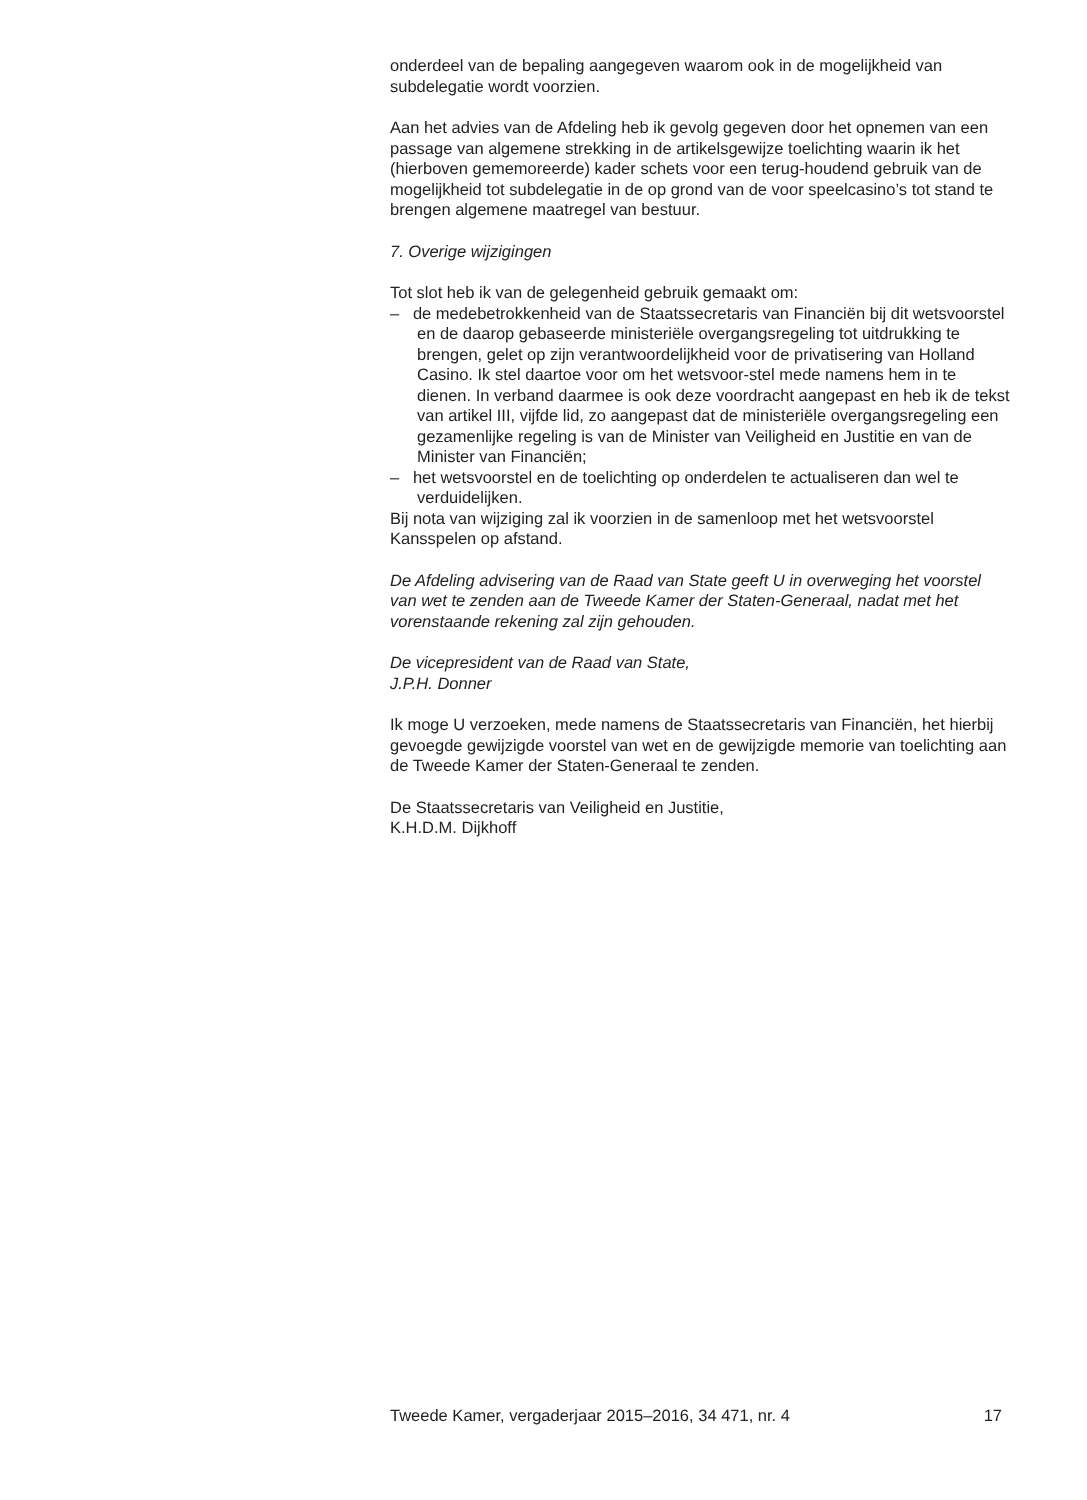onderdeel van de bepaling aangegeven waarom ook in de mogelijkheid van subdelegatie wordt voorzien.
Aan het advies van de Afdeling heb ik gevolg gegeven door het opnemen van een passage van algemene strekking in de artikelsgewijze toelichting waarin ik het (hierboven gememoreerde) kader schets voor een terug-houdend gebruik van de mogelijkheid tot subdelegatie in de op grond van de voor speelcasino’s tot stand te brengen algemene maatregel van bestuur.
7. Overige wijzigingen
Tot slot heb ik van de gelegenheid gebruik gemaakt om:
– de medebetrokkenheid van de Staatssecretaris van Financiën bij dit wetsvoorstel en de daarop gebaseerde ministeriële overgangsregeling tot uitdrukking te brengen, gelet op zijn verantwoordelijkheid voor de privatisering van Holland Casino. Ik stel daartoe voor om het wetsvoor-stel mede namens hem in te dienen. In verband daarmee is ook deze voordracht aangepast en heb ik de tekst van artikel III, vijfde lid, zo aangepast dat de ministeriële overgangsregeling een gezamenlijke regeling is van de Minister van Veiligheid en Justitie en van de Minister van Financiën;
– het wetsvoorstel en de toelichting op onderdelen te actualiseren dan wel te verduidelijken.
Bij nota van wijziging zal ik voorzien in de samenloop met het wetsvoorstel Kansspelen op afstand.
De Afdeling advisering van de Raad van State geeft U in overweging het voorstel van wet te zenden aan de Tweede Kamer der Staten-Generaal, nadat met het vorenstaande rekening zal zijn gehouden.
De vicepresident van de Raad van State,
J.P.H. Donner
Ik moge U verzoeken, mede namens de Staatssecretaris van Financiën, het hierbij gevoegde gewijzigde voorstel van wet en de gewijzigde memorie van toelichting aan de Tweede Kamer der Staten-Generaal te zenden.
De Staatssecretaris van Veiligheid en Justitie,
K.H.D.M. Dijkhoff
Tweede Kamer, vergaderjaar 2015–2016, 34 471, nr. 4 17